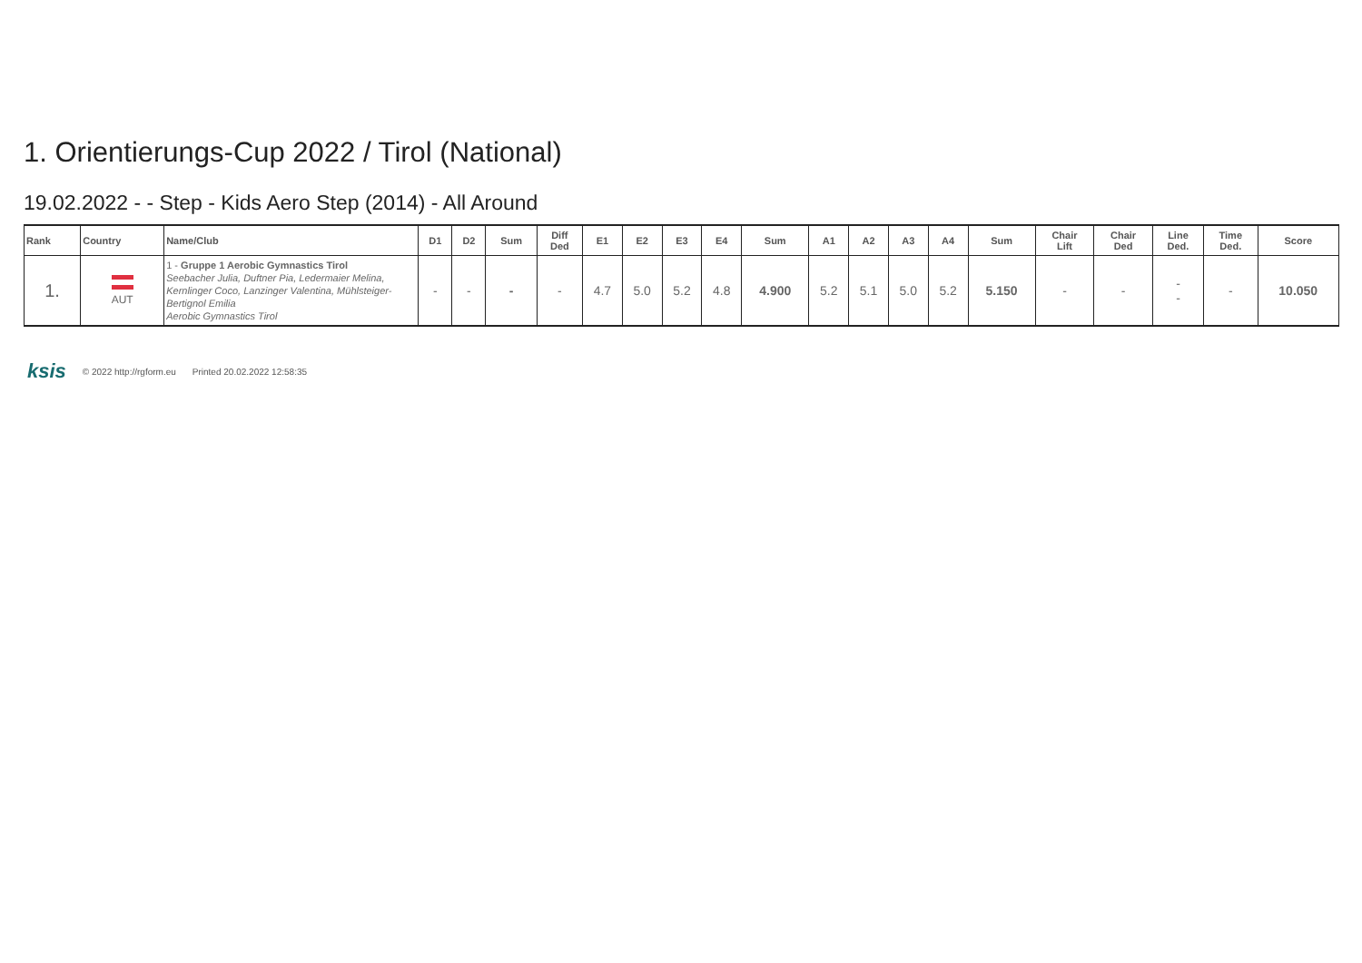1. Orientierungs-Cup 2022 / Tirol (National)
19.02.2022 - - Step - Kids Aero Step (2014) - All Around
| Rank | Country | Name/Club | D1 | D2 | Sum | Diff Ded | E1 | E2 | E3 | E4 | Sum | A1 | A2 | A3 | A4 | Sum | Chair Lift | Chair Ded | Line Ded. | Time Ded. | Score |
| --- | --- | --- | --- | --- | --- | --- | --- | --- | --- | --- | --- | --- | --- | --- | --- | --- | --- | --- | --- | --- | --- |
| 1. | AUT | 1 - Gruppe 1 Aerobic Gymnastics Tirol Seebacher Julia, Duftner Pia, Ledermaier Melina, Kernlinger Coco, Lanzinger Valentina, Mühlsteiger-Bertignol Emilia Aerobic Gymnastics Tirol | - | - | - | - | 4.7 | 5.0 | 5.2 | 4.8 | 4.900 | 5.2 | 5.1 | 5.0 | 5.2 | 5.150 | - | - | - - | - | 10.050 |
ksis © 2022 http://rgform.eu Printed 20.02.2022 12:58:35